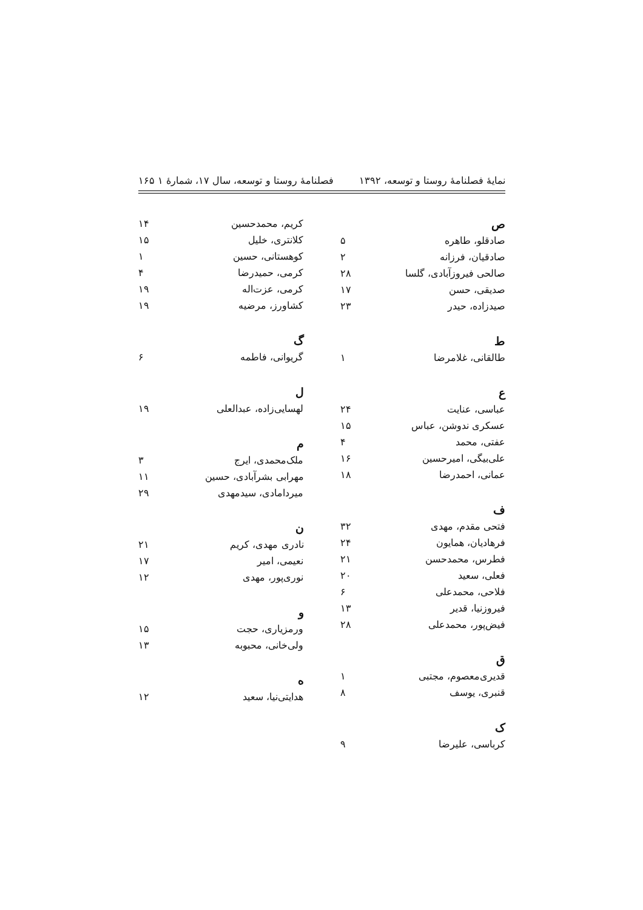نمایهٔ فصلنامهٔ روستا و توسعه، ۱۳۹۲ فصلنامهٔ روستا و توسعه، سال ۱۷، شمارهٔ ۱ ۱۶۵
ص
صادقلو، طاهره ۵
صادقیان، فرزانه ۲
صالحی فیروزآبادی، گلسا ۲۸
صدیقی، حسن ۱۷
صیدزاده، حیدر ۲۳
ط
طالقانی، غلامرضا ۱
ع
عباسی، عنایت ۲۴
عسکری ندوشن، عباس ۱۵
عفتی، محمد ۴
علی‌بیگی، امیرحسین ۱۶
عمانی، احمدرضا ۱۸
ف
فتحی مقدم، مهدی ۳۲
فرهادیان، همایون ۲۴
فطرس، محمدحسن ۲۱
فعلی، سعید ۲۰
فلاحی، محمدعلی ۶
فیروزنیا، قدیر ۱۳
فیض‌پور، محمدعلی ۲۸
ق
قدیری‌معصوم، مجتبی ۱
قنبری، یوسف ۸
ک
کرباسی، علیرضا ۹
کریم، محمدحسین ۱۴
کلانتری، خلیل ۱۵
کوهستانی، حسین ۱
کرمی، حمیدرضا ۴
کرمی، عزت‌اله ۱۹
کشاورز، مرضیه ۱۹
گ
گریوانی، فاطمه ۶
ل
لهسایی‌زاده، عبدالعلی ۱۹
م
ملک‌محمدی، ایرج ۳
مهرابی بشرآبادی، حسین ۱۱
میردامادی، سیدمهدی ۲۹
ن
نادری مهدی، کریم ۲۱
نعیمی، امیر ۱۷
نوری‌پور، مهدی ۱۲
و
ورمزیاری، حجت ۱۵
ولی‌خانی، محبوبه ۱۳
ه
هدایتی‌نیا، سعید ۱۲